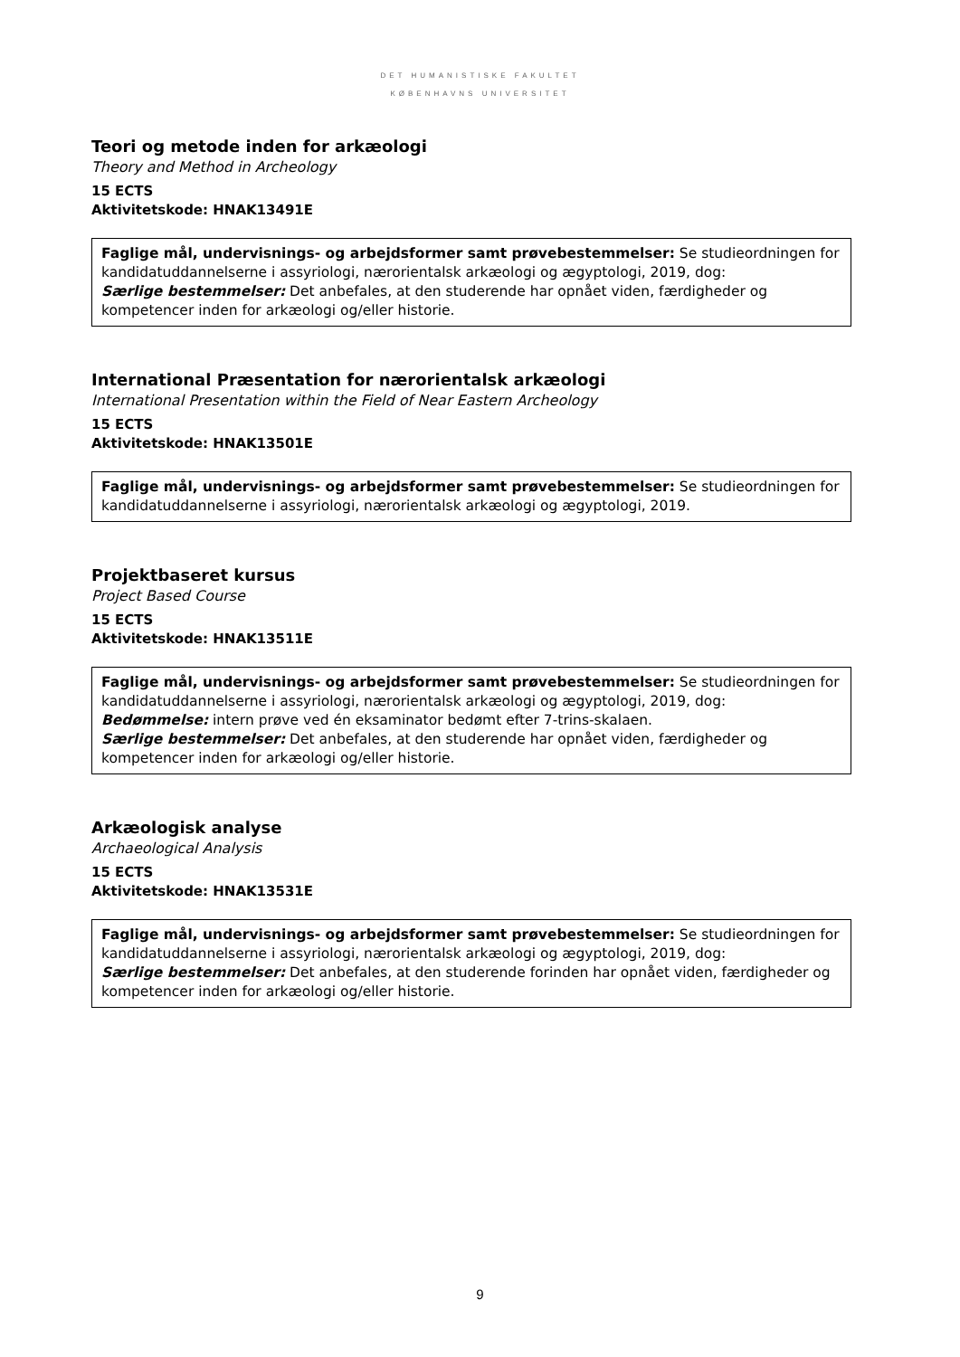DET HUMANISTISKE FAKULTET
KØBENHAVNS UNIVERSITET
Teori og metode inden for arkæologi
Theory and Method in Archeology
15 ECTS
Aktivitetskode: HNAK13491E
Faglige mål, undervisnings- og arbejdsformer samt prøvebestemmelser: Se studieordningen for kandidatuddannelserne i assyriologi, nærorientalsk arkæologi og ægyptologi, 2019, dog:
Særlige bestemmelser: Det anbefales, at den studerende har opnået viden, færdigheder og kompetencer inden for arkæologi og/eller historie.
International Præsentation for nærorientalsk arkæologi
International Presentation within the Field of Near Eastern Archeology
15 ECTS
Aktivitetskode: HNAK13501E
Faglige mål, undervisnings- og arbejdsformer samt prøvebestemmelser: Se studieordningen for kandidatuddannelserne i assyriologi, nærorientalsk arkæologi og ægyptologi, 2019.
Projektbaseret kursus
Project Based Course
15 ECTS
Aktivitetskode: HNAK13511E
Faglige mål, undervisnings- og arbejdsformer samt prøvebestemmelser: Se studieordningen for kandidatuddannelserne i assyriologi, nærorientalsk arkæologi og ægyptologi, 2019, dog:
Bedømmelse: intern prøve ved én eksaminator bedømt efter 7-trins-skalaen.
Særlige bestemmelser: Det anbefales, at den studerende har opnået viden, færdigheder og kompetencer inden for arkæologi og/eller historie.
Arkæologisk analyse
Archaeological Analysis
15 ECTS
Aktivitetskode: HNAK13531E
Faglige mål, undervisnings- og arbejdsformer samt prøvebestemmelser: Se studieordningen for kandidatuddannelserne i assyriologi, nærorientalsk arkæologi og ægyptologi, 2019, dog:
Særlige bestemmelser: Det anbefales, at den studerende forinden har opnået viden, færdigheder og kompetencer inden for arkæologi og/eller historie.
9